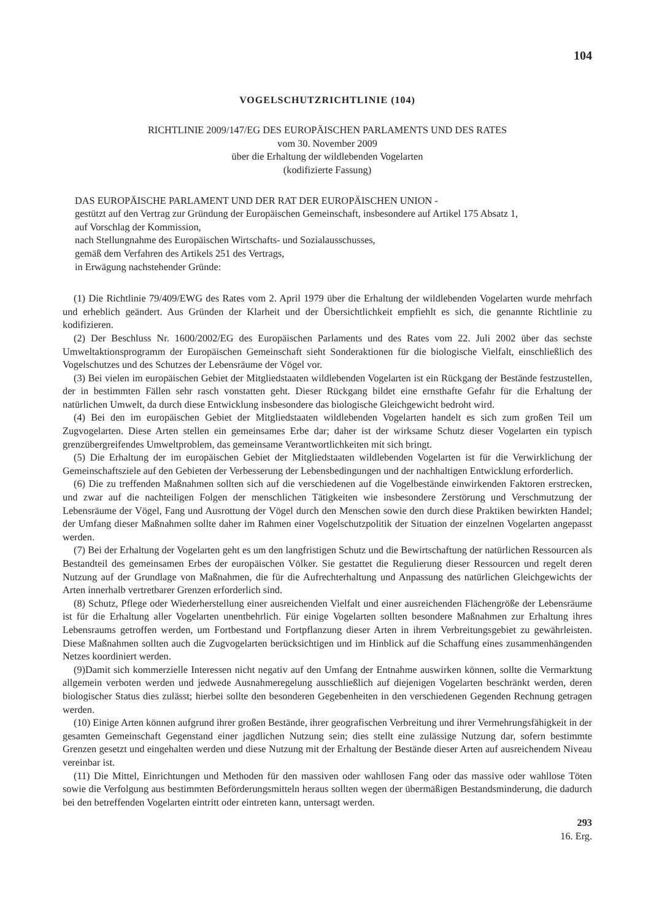104
VOGELSCHUTZRICHTLINIE (104)
RICHTLINIE 2009/147/EG DES EUROPÄISCHEN PARLAMENTS UND DES RATES
vom 30. November 2009
über die Erhaltung der wildlebenden Vogelarten
(kodifizierte Fassung)
DAS EUROPÄISCHE PARLAMENT UND DER RAT DER EUROPÄISCHEN UNION -
gestützt auf den Vertrag zur Gründung der Europäischen Gemeinschaft, insbesondere auf Artikel 175 Absatz 1,
auf Vorschlag der Kommission,
nach Stellungnahme des Europäischen Wirtschafts- und Sozialausschusses,
gemäß dem Verfahren des Artikels 251 des Vertrags,
in Erwägung nachstehender Gründe:
(1) Die Richtlinie 79/409/EWG des Rates vom 2. April 1979 über die Erhaltung der wildlebenden Vogelarten wurde mehrfach und erheblich geändert. Aus Gründen der Klarheit und der Übersichtlichkeit empfiehlt es sich, die genannte Richtlinie zu kodifizieren.
(2) Der Beschluss Nr. 1600/2002/EG des Europäischen Parlaments und des Rates vom 22. Juli 2002 über das sechste Umweltaktionsprogramm der Europäischen Gemeinschaft sieht Sonderaktionen für die biologische Vielfalt, einschließlich des Vogelschutzes und des Schutzes der Lebensräume der Vögel vor.
(3) Bei vielen im europäischen Gebiet der Mitgliedstaaten wildlebenden Vogelarten ist ein Rückgang der Bestände festzustellen, der in bestimmten Fällen sehr rasch vonstatten geht. Dieser Rückgang bildet eine ernsthafte Gefahr für die Erhaltung der natürlichen Umwelt, da durch diese Entwicklung insbesondere das biologische Gleichgewicht bedroht wird.
(4) Bei den im europäischen Gebiet der Mitgliedstaaten wildlebenden Vogelarten handelt es sich zum großen Teil um Zugvogelarten. Diese Arten stellen ein gemeinsames Erbe dar; daher ist der wirksame Schutz dieser Vogelarten ein typisch grenzübergreifendes Umweltproblem, das gemeinsame Verantwortlichkeiten mit sich bringt.
(5) Die Erhaltung der im europäischen Gebiet der Mitgliedstaaten wildlebenden Vogelarten ist für die Verwirklichung der Gemeinschaftsziele auf den Gebieten der Verbesserung der Lebensbedingungen und der nachhaltigen Entwicklung erforderlich.
(6) Die zu treffenden Maßnahmen sollten sich auf die verschiedenen auf die Vogelbestände einwirkenden Faktoren erstrecken, und zwar auf die nachteiligen Folgen der menschlichen Tätigkeiten wie insbesondere Zerstörung und Verschmutzung der Lebensräume der Vögel, Fang und Ausrottung der Vögel durch den Menschen sowie den durch diese Praktiken bewirkten Handel; der Umfang dieser Maßnahmen sollte daher im Rahmen einer Vogelschutzpolitik der Situation der einzelnen Vogelarten angepasst werden.
(7) Bei der Erhaltung der Vogelarten geht es um den langfristigen Schutz und die Bewirtschaftung der natürlichen Ressourcen als Bestandteil des gemeinsamen Erbes der europäischen Völker. Sie gestattet die Regulierung dieser Ressourcen und regelt deren Nutzung auf der Grundlage von Maßnahmen, die für die Aufrechterhaltung und Anpassung des natürlichen Gleichgewichts der Arten innerhalb vertretbarer Grenzen erforderlich sind.
(8) Schutz, Pflege oder Wiederherstellung einer ausreichenden Vielfalt und einer ausreichenden Flächengröße der Lebensräume ist für die Erhaltung aller Vogelarten unentbehrlich. Für einige Vogelarten sollten besondere Maßnahmen zur Erhaltung ihres Lebensraums getroffen werden, um Fortbestand und Fortpflanzung dieser Arten in ihrem Verbreitungsgebiet zu gewährleisten. Diese Maßnahmen sollten auch die Zugvogelarten berücksichtigen und im Hinblick auf die Schaffung eines zusammenhängenden Netzes koordiniert werden.
(9)Damit sich kommerzielle Interessen nicht negativ auf den Umfang der Entnahme auswirken können, sollte die Vermarktung allgemein verboten werden und jedwede Ausnahmeregelung ausschließlich auf diejenigen Vogelarten beschränkt werden, deren biologischer Status dies zulässt; hierbei sollte den besonderen Gegebenheiten in den verschiedenen Gegenden Rechnung getragen werden.
(10) Einige Arten können aufgrund ihrer großen Bestände, ihrer geografischen Verbreitung und ihrer Vermehrungsfähigkeit in der gesamten Gemeinschaft Gegenstand einer jagdlichen Nutzung sein; dies stellt eine zulässige Nutzung dar, sofern bestimmte Grenzen gesetzt und eingehalten werden und diese Nutzung mit der Erhaltung der Bestände dieser Arten auf ausreichendem Niveau vereinbar ist.
(11) Die Mittel, Einrichtungen und Methoden für den massiven oder wahllosen Fang oder das massive oder wahllose Töten sowie die Verfolgung aus bestimmten Beförderungsmitteln heraus sollten wegen der übermäßigen Bestandsminderung, die dadurch bei den betreffenden Vogelarten eintritt oder eintreten kann, untersagt werden.
293
16. Erg.